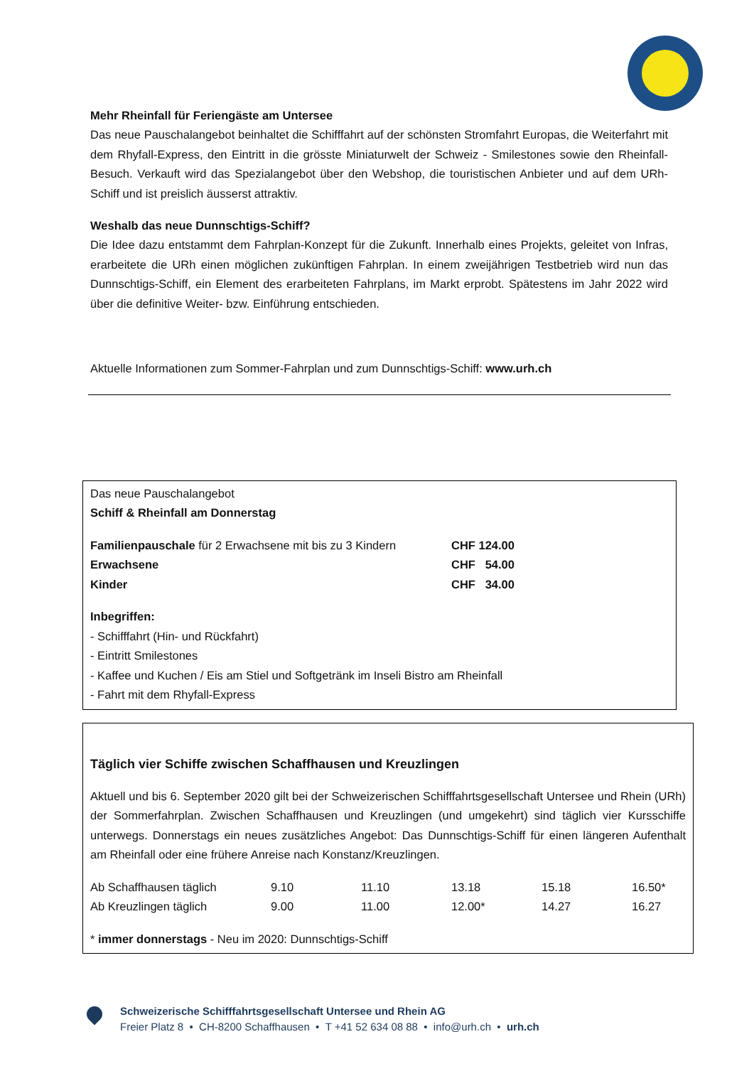Mehr Rheinfall für Feriengäste am Untersee
Das neue Pauschalangebot beinhaltet die Schifffahrt auf der schönsten Stromfahrt Europas, die Weiterfahrt mit dem Rhyfall-Express, den Eintritt in die grösste Miniaturwelt der Schweiz - Smilestones sowie den Rheinfall-Besuch. Verkauft wird das Spezialangebot über den Webshop, die touristischen Anbieter und auf dem URh-Schiff und ist preislich äusserst attraktiv.
Weshalb das neue Dunnschtigs-Schiff?
Die Idee dazu entstammt dem Fahrplan-Konzept für die Zukunft. Innerhalb eines Projekts, geleitet von Infras, erarbeitete die URh einen möglichen zukünftigen Fahrplan. In einem zweijährigen Testbetrieb wird nun das Dunnschtigs-Schiff, ein Element des erarbeiteten Fahrplans, im Markt erprobt. Spätestens im Jahr 2022 wird über die definitive Weiter- bzw. Einführung entschieden.
Aktuelle Informationen zum Sommer-Fahrplan und zum Dunnschtigs-Schiff: www.urh.ch
Das neue Pauschalangebot
Schiff & Rheinfall am Donnerstag
| Familienpauschale für 2 Erwachsene mit bis zu 3 Kindern | CHF 124.00 |
| Erwachsene | CHF 54.00 |
| Kinder | CHF 34.00 |
Inbegriffen:
- Schifffahrt (Hin- und Rückfahrt)
- Eintritt Smilestones
- Kaffee und Kuchen / Eis am Stiel und Softgetränk im Inseli Bistro am Rheinfall
- Fahrt mit dem Rhyfall-Express
Täglich vier Schiffe zwischen Schaffhausen und Kreuzlingen
Aktuell und bis 6. September 2020 gilt bei der Schweizerischen Schifffahrtsgesellschaft Untersee und Rhein (URh) der Sommerfahrplan. Zwischen Schaffhausen und Kreuzlingen (und umgekehrt) sind täglich vier Kursschiffe unterwegs. Donnerstags ein neues zusätzliches Angebot: Das Dunnschtigs-Schiff für einen längeren Aufenthalt am Rheinfall oder eine frühere Anreise nach Konstanz/Kreuzlingen.
| Ab Schaffhausen täglich | 9.10 | 11.10 | 13.18 | 15.18 | 16.50* |
| Ab Kreuzlingen täglich | 9.00 | 11.00 | 12.00* | 14.27 | 16.27 |
* immer donnerstags - Neu im 2020: Dunnschtigs-Schiff
Schweizerische Schifffahrtsgesellschaft Untersee und Rhein AG
Freier Platz 8 • CH-8200 Schaffhausen • T +41 52 634 08 88 • info@urh.ch • urh.ch